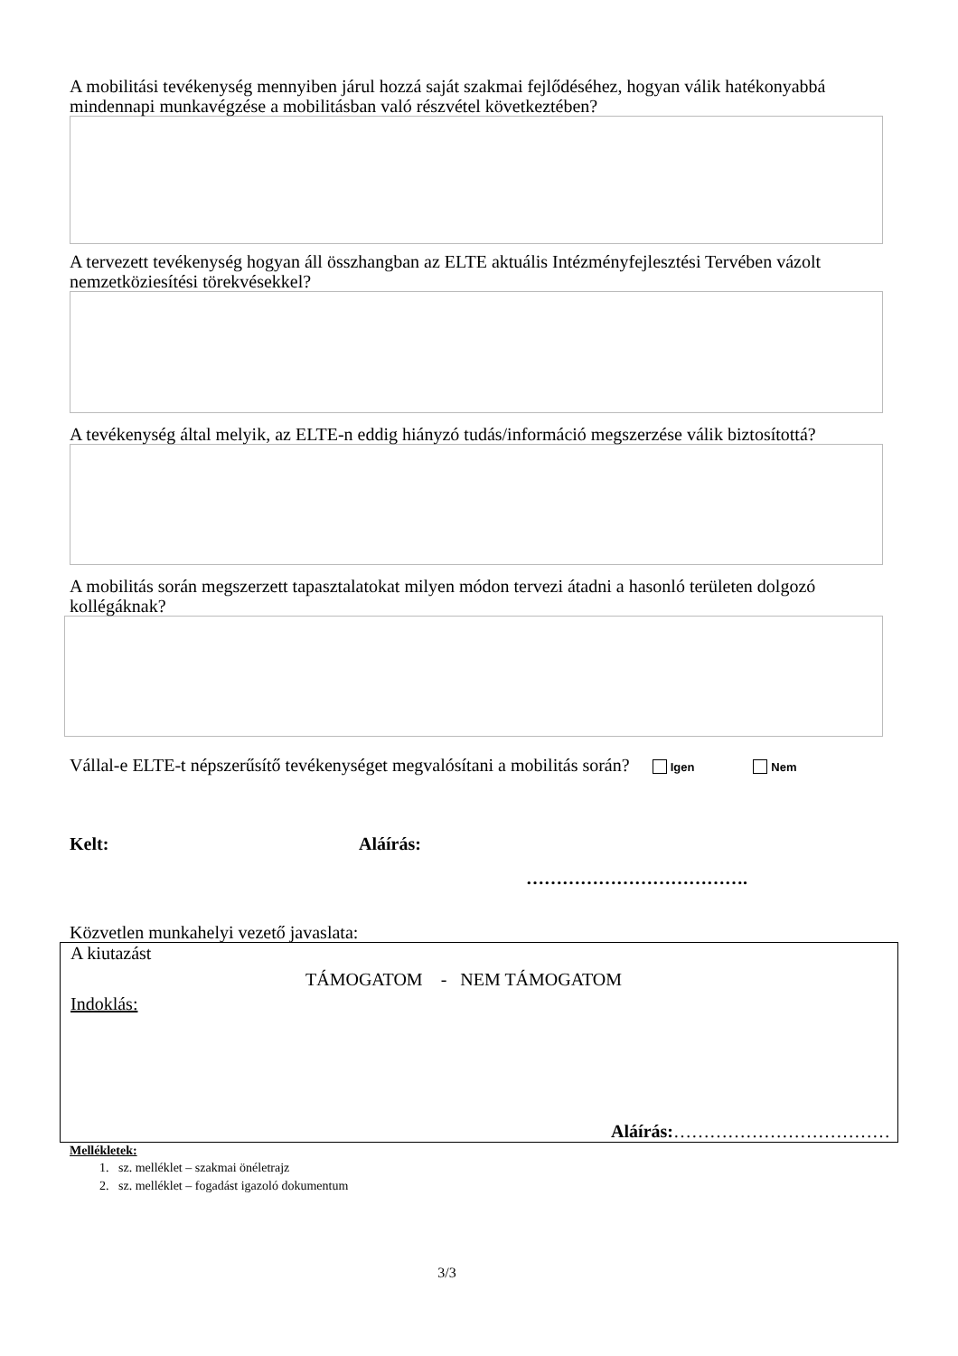A mobilitási tevékenység mennyiben járul hozzá saját szakmai fejlődéséhez, hogyan válik hatékonyabbá mindennapi munkavégzése a mobilitásban való részvétel következtében?
A tervezett tevékenység hogyan áll összhangban az ELTE aktuális Intézményfejlesztési Tervében vázolt nemzetköziesítési törekvésekkel?
A tevékenység által melyik, az ELTE-n eddig hiányzó tudás/információ megszerzése válik biztosítottá?
A mobilitás során megszerzett tapasztalatokat milyen módon tervezi átadni a hasonló területen dolgozó kollégáknak?
Vállal-e ELTE-t népszerűsítő tevékenységet megvalósítani a mobilitás során? Igen Nem
Kelt: Aláírás:
……………………………….
Közvetlen munkahelyi vezető javaslata:
A kiutazást
TÁMOGATOM - NEM TÁMOGATOM
Indoklás:
Aláírás:………………………………
Mellékletek:
1. sz. melléklet – szakmai önéletrajz
2. sz. melléklet – fogadást igazoló dokumentum
3/3